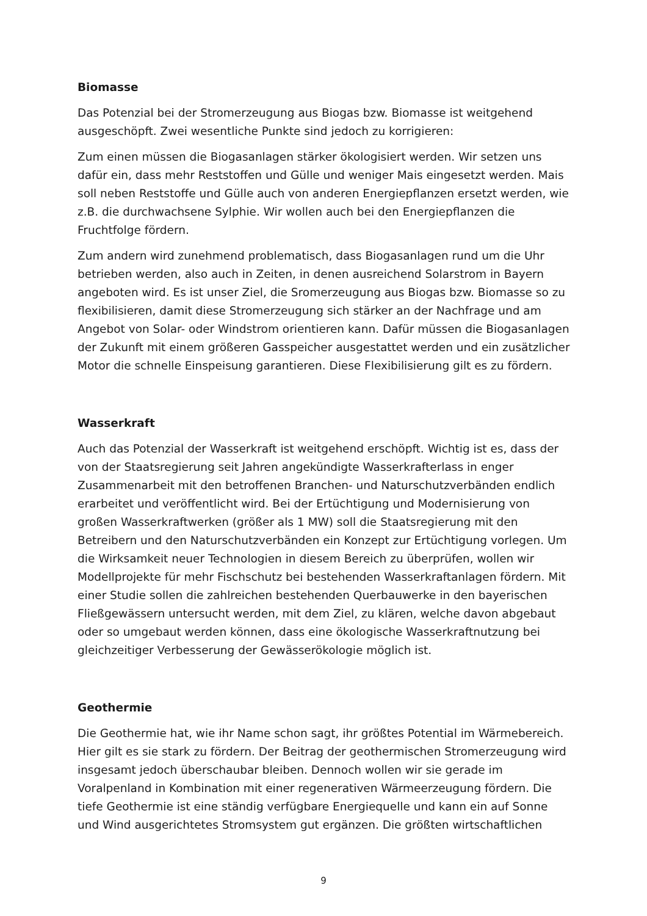Biomasse
Das Potenzial bei der Stromerzeugung aus Biogas bzw. Biomasse ist weitgehend ausgeschöpft. Zwei wesentliche Punkte sind jedoch zu korrigieren:
Zum einen müssen die Biogasanlagen stärker ökologisiert werden. Wir setzen uns dafür ein, dass mehr Reststoffen und Gülle und weniger Mais eingesetzt werden. Mais soll neben Reststoffe und Gülle auch von anderen Energiepflanzen ersetzt werden, wie z.B. die durchwachsene Sylphie. Wir wollen auch bei den Energiepflanzen die Fruchtfolge fördern.
Zum andern wird zunehmend problematisch, dass Biogasanlagen rund um die Uhr betrieben werden, also auch in Zeiten, in denen ausreichend Solarstrom in Bayern angeboten wird. Es ist unser Ziel, die Sromerzeugung aus Biogas bzw. Biomasse so zu flexibilisieren, damit diese Stromerzeugung sich stärker an der Nachfrage und am Angebot von Solar- oder Windstrom orientieren kann. Dafür müssen die Biogasanlagen der Zukunft mit einem größeren Gasspeicher ausgestattet werden und ein zusätzlicher Motor die schnelle Einspeisung garantieren. Diese Flexibilisierung gilt es zu fördern.
Wasserkraft
Auch das Potenzial der Wasserkraft ist weitgehend erschöpft. Wichtig ist es, dass der von der Staatsregierung seit Jahren angekündigte Wasserkrafterlass in enger Zusammenarbeit mit den betroffenen Branchen- und Naturschutzverbänden endlich erarbeitet und veröffentlicht wird. Bei der Ertüchtigung und Modernisierung von großen Wasserkraftwerken (größer als 1 MW) soll die Staatsregierung mit den Betreibern und den Naturschutzverbänden ein Konzept zur Ertüchtigung vorlegen. Um die Wirksamkeit neuer Technologien in diesem Bereich zu überprüfen, wollen wir Modellprojekte für mehr Fischschutz bei bestehenden Wasserkraftanlagen fördern. Mit einer Studie sollen die zahlreichen bestehenden Querbauwerke in den bayerischen Fließgewässern untersucht werden, mit dem Ziel, zu klären, welche davon abgebaut oder so umgebaut werden können, dass eine ökologische Wasserkraftnutzung bei gleichzeitiger Verbesserung der Gewässerökologie möglich ist.
Geothermie
Die Geothermie hat, wie ihr Name schon sagt, ihr größtes Potential im Wärmebereich. Hier gilt es sie stark zu fördern. Der Beitrag der geothermischen Stromerzeugung wird insgesamt jedoch überschaubar bleiben. Dennoch wollen wir sie gerade im Voralpenland in Kombination mit einer regenerativen Wärmeerzeugung fördern. Die tiefe Geothermie ist eine ständig verfügbare Energiequelle und kann ein auf Sonne und Wind ausgerichtetes Stromsystem gut ergänzen. Die größten wirtschaftlichen
9